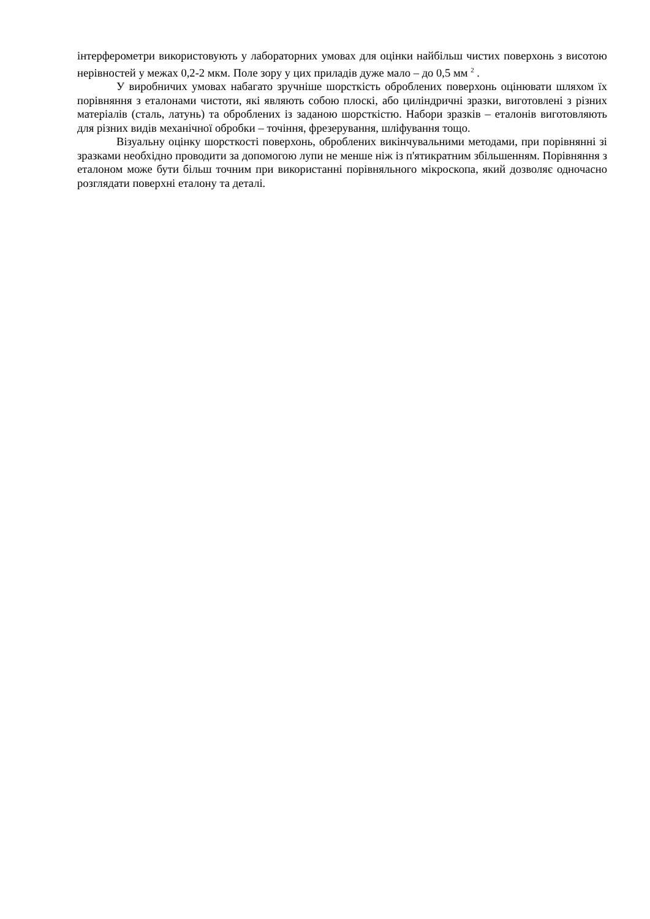інтерферометри використовують у лабораторних умовах для оцінки найбільш чистих поверхонь з висотою нерівностей у межах 0,2-2 мкм. Поле зору у цих приладів дуже мало – до 0,5 мм <sup>2</sup> .
У виробничих умовах набагато зручніше шорсткість оброблених поверхонь оцінювати шляхом їх порівняння з еталонами чистоти, які являють собою плоскі, або циліндричні зразки, виготовлені з різних матеріалів (сталь, латунь) та оброблених із заданою шорсткістю. Набори зразків – еталонів виготовляють для різних видів механічної обробки – точіння, фрезерування, шліфування тощо.
Візуальну оцінку шорсткості поверхонь, оброблених викінчувальними методами, при порівнянні зі зразками необхідно проводити за допомогою лупи не менше ніж із п'ятикратним збільшенням. Порівняння з еталоном може бути більш точним при використанні порівняльного мікроскопа, який дозволяє одночасно розглядати поверхні еталону та деталі.